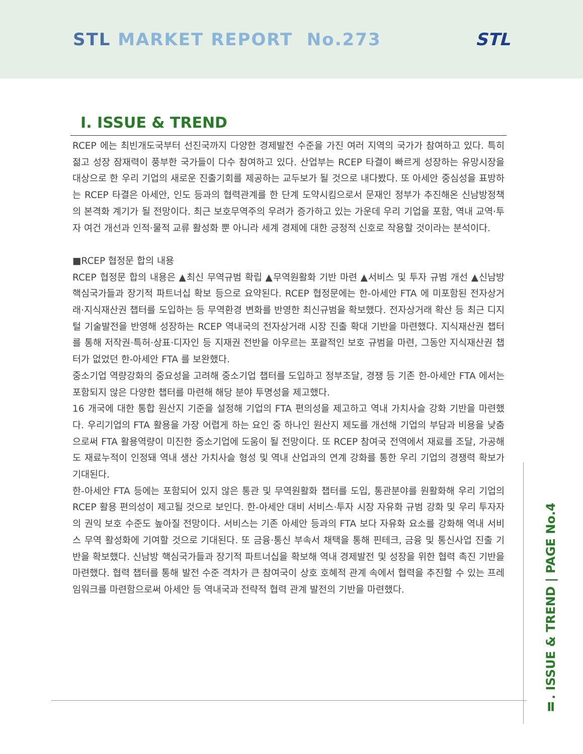STL MARKET REPORT No.273 STL
Ⅰ. ISSUE & TREND
RCEP 에는 최빈개도국부터 선진국까지 다양한 경제발전 수준을 가진 여러 지역의 국가가 참여하고 있다. 특히 젊고 성장 잠재력이 풍부한 국가들이 다수 참여하고 있다. 산업부는 RCEP 타결이 빠르게 성장하는 유망시장을 대상으로 한 우리 기업의 새로운 진출기회를 제공하는 교두보가 될 것으로 내다봤다. 또 아세안 중심성을 표방하는 RCEP 타결은 아세안, 인도 등과의 협력관계를 한 단계 도약시킴으로서 문재인 정부가 추진해온 신남방정책의 본격화 계기가 될 전망이다. 최근 보호무역주의 우려가 증가하고 있는 가운데 우리 기업을 포함, 역내 교역·투자 여건 개선과 인적·물적 교류 활성화 뿐 아니라 세계 경제에 대한 긍정적 신호로 작용할 것이라는 분석이다.
■RCEP 협정문 합의 내용
RCEP 협정문 합의 내용은 ▲최신 무역규범 확립 ▲무역원활화 기반 마련 ▲서비스 및 투자 규범 개선 ▲신남방 핵심국가들과 장기적 파트너십 확보 등으로 요약된다. RCEP 협정문에는 한-아세안 FTA 에 미포함된 전자상거래·지식재산권 챕터를 도입하는 등 무역환경 변화를 반영한 최신규범을 확보했다. 전자상거래 확산 등 최근 디지털 기술발전을 반영해 성장하는 RCEP 역내국의 전자상거래 시장 진출 확대 기반을 마련했다. 지식재산권 챕터를 통해 저작권·특허·상표·디자인 등 지재권 전반을 아우르는 포괄적인 보호 규범을 마련, 그동안 지식재산권 챕터가 없었던 한-아세안 FTA 를 보완했다.
중소기업 역량강화의 중요성을 고려해 중소기업 챕터를 도입하고 정부조달, 경쟁 등 기존 한-아세안 FTA 에서는 포함되지 않은 다양한 챕터를 마련해 해당 분야 투명성을 제고했다.
16 개국에 대한 통합 원산지 기준을 설정해 기업의 FTA 편의성을 제고하고 역내 가치사슬 강화 기반을 마련했다. 우리기업의 FTA 활용을 가장 어렵게 하는 요인 중 하나인 원산지 제도를 개선해 기업의 부담과 비용을 낮춤으로써 FTA 활용역량이 미진한 중소기업에 도움이 될 전망이다. 또 RCEP 참여국 전역에서 재료를 조달, 가공해도 재료누적이 인정돼 역내 생산 가치사슬 형성 및 역내 산업과의 연계 강화를 통한 우리 기업의 경쟁력 확보가 기대된다.
한-아세안 FTA 등에는 포함되어 있지 않은 통관 및 무역원활화 챕터를 도입, 통관분야를 원활화해 우리 기업의 RCEP 활용 편의성이 제고될 것으로 보인다. 한-아세안 대비 서비스·투자 시장 자유화 규범 강화 및 우리 투자자의 권익 보호 수준도 높아질 전망이다. 서비스는 기존 아세안 등과의 FTA 보다 자유화 요소를 강화해 역내 서비스 무역 활성화에 기여할 것으로 기대된다. 또 금융·통신 부속서 채택을 통해 핀테크, 금융 및 통신사업 진출 기반을 확보했다. 신남방 핵심국가들과 장기적 파트너십을 확보해 역내 경제발전 및 성장을 위한 협력 촉진 기반을 마련했다. 협력 챕터를 통해 발전 수준 격차가 큰 참여국이 상호 호혜적 관계 속에서 협력을 추진할 수 있는 프레임워크를 마련함으로써 아세안 등 역내국과 전략적 협력 관계 발전의 기반을 마련했다.
Ⅱ. ISSUE & TREND | PAGE No.4